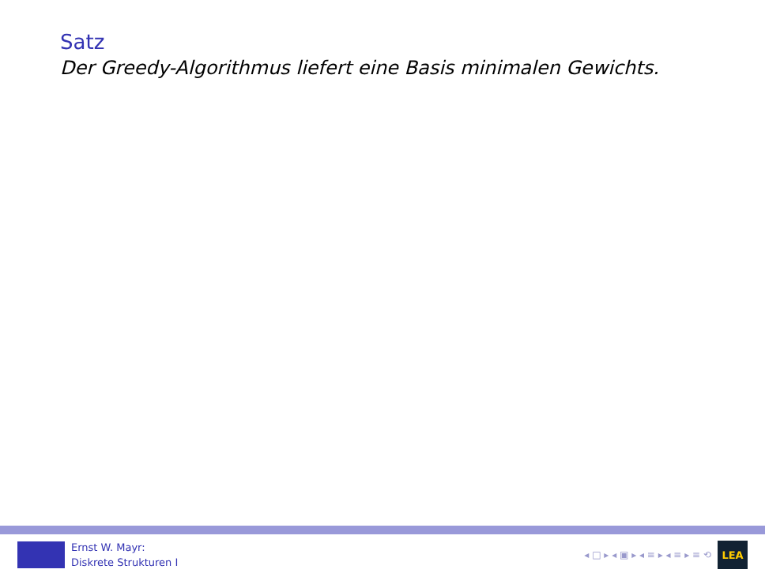Satz
Der Greedy-Algorithmus liefert eine Basis minimalen Gewichts.
Ernst W. Mayr:
Diskrete Strukturen I
◂ □ ▸ ◂ ▣ ▸ ◂ ≡ ▸ ◂ ≡ ▸ ≡ ⟲
LEA